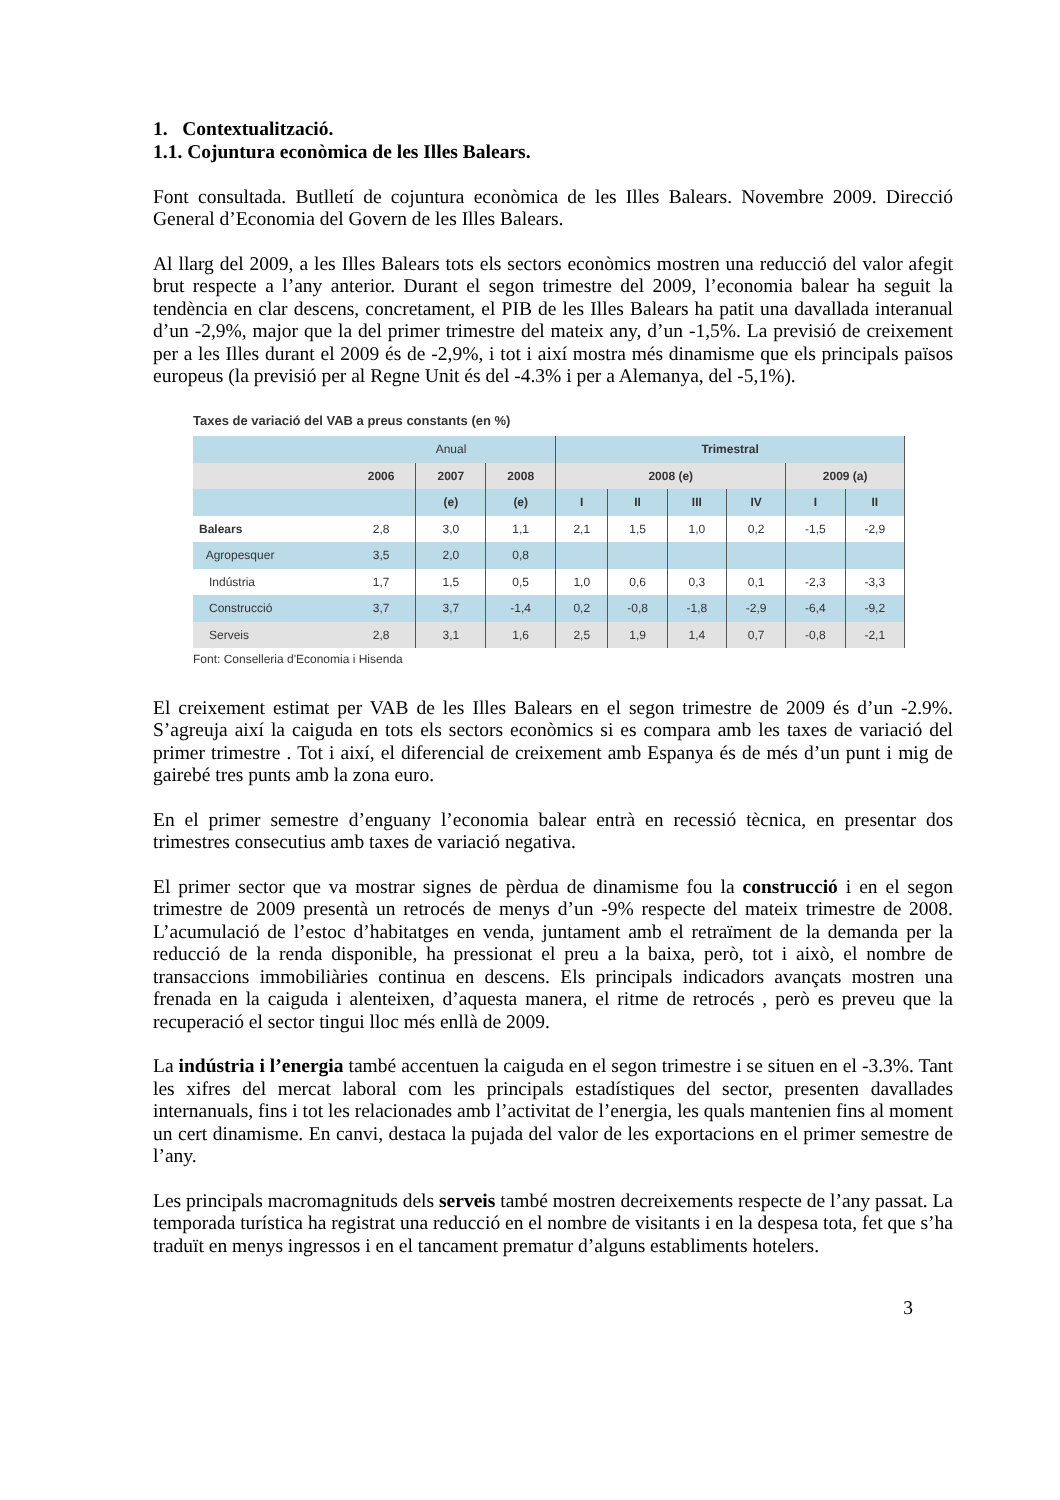1. Contextualització.
1.1. Cojuntura econòmica de les Illes Balears.
Font consultada. Butlletí de cojuntura econòmica de les Illes Balears. Novembre 2009. Direcció General d’Economia del Govern de les Illes Balears.
Al llarg del 2009, a les Illes Balears tots els sectors econòmics mostren una reducció del valor afegit brut respecte a l’any anterior. Durant el segon trimestre del 2009, l’economia balear ha seguit la tendència en clar descens, concretament, el PIB de les Illes Balears ha patit una davallada interanual d’un -2,9%, major que la del primer trimestre del mateix any, d’un -1,5%. La previsió de creixement per a les Illes durant el 2009 és de -2,9%, i tot i així mostra més dinamisme que els principals països europeus (la previsió per al Regne Unit és del -4.3% i per a Alemanya, del -5,1%).
Taxes de variació del VAB a preus constants (en %)
| | Anual | | | Trimestral | | | | | |
| | 2006 | 2007 | 2008 | 2008 (e) | | | | 2009 (a) | |
| | | (e) | (e) | I | II | III | IV | I | II |
| Balears | 2,8 | 3,0 | 1,1 | 2,1 | 1,5 | 1,0 | 0,2 | -1,5 | -2,9 |
| Agropesquer | 3,5 | 2,0 | 0,8 | | | | | | |
| Indústria | 1,7 | 1,5 | 0,5 | 1,0 | 0,6 | 0,3 | 0,1 | -2,3 | -3,3 |
| Construcció | 3,7 | 3,7 | -1,4 | 0,2 | -0,8 | -1,8 | -2,9 | -6,4 | -9,2 |
| Serveis | 2,8 | 3,1 | 1,6 | 2,5 | 1,9 | 1,4 | 0,7 | -0,8 | -2,1 |
Font: Conselleria d'Economia i Hisenda
El creixement estimat per VAB de les Illes Balears en el segon trimestre de 2009 és d’un -2.9%. S’agreuja així la caiguda en tots els sectors econòmics si es compara amb les taxes de variació del primer trimestre . Tot i així, el diferencial de creixement amb Espanya és de més d’un punt i mig de gairebé tres punts amb la zona euro.
En el primer semestre d’enguany l’economia balear entrà en recessió tècnica, en presentar dos trimestres consecutius amb taxes de variació negativa.
El primer sector que va mostrar signes de pèrdua de dinamisme fou la construcció i en el segon trimestre de 2009 presentà un retrocés de menys d’un -9% respecte del mateix trimestre de 2008. L’acumulació de l’estoc d’habitatges en venda, juntament amb el retraïment de la demanda per la reducció de la renda disponible, ha pressionat el preu a la baixa, però, tot i això, el nombre de transaccions immobiliàries continua en descens. Els principals indicadors avançats mostren una frenada en la caiguda i alenteixen, d’aquesta manera, el ritme de retrocés , però es preveu que la recuperació el sector tingui lloc més enllà de 2009.
La indústria i l’energia també accentuen la caiguda en el segon trimestre i se situen en el -3.3%. Tant les xifres del mercat laboral com les principals estadístiques del sector, presenten davallades internanuals, fins i tot les relacionades amb l’activitat de l’energia, les quals mantenien fins al moment un cert dinamisme. En canvi, destaca la pujada del valor de les exportacions en el primer semestre de l’any.
Les principals macromagnituds dels serveis també mostren decreixements respecte de l’any passat. La temporada turística ha registrat una reducció en el nombre de visitants i en la despesa tota, fet que s’ha traduït en menys ingressos i en el tancament prematur d’alguns establiments hotelers.
3